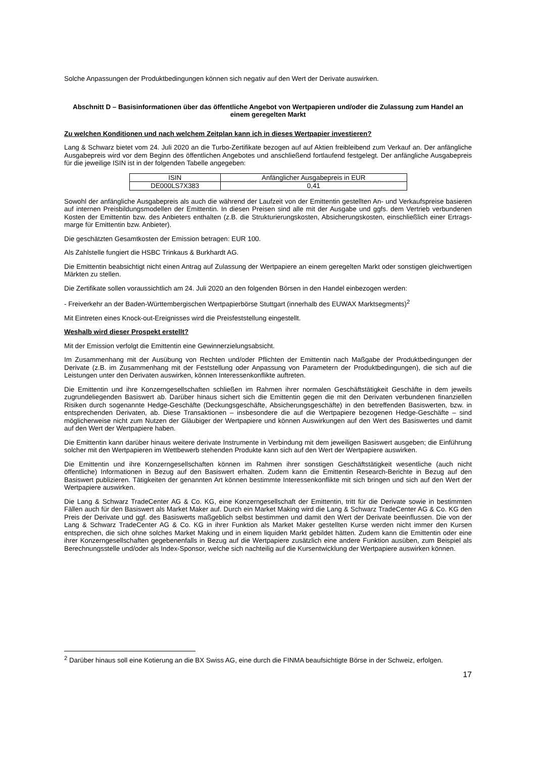Solche Anpassungen der Produktbedingungen können sich negativ auf den Wert der Derivate auswirken.
Abschnitt D – Basisinformationen über das öffentliche Angebot von Wertpapieren und/oder die Zulassung zum Handel an einem geregelten Markt
Zu welchen Konditionen und nach welchem Zeitplan kann ich in dieses Wertpapier investieren?
Lang & Schwarz bietet vom 24. Juli 2020 an die Turbo-Zertifikate bezogen auf auf Aktien freibleibend zum Verkauf an. Der anfängliche Ausgabepreis wird vor dem Beginn des öffentlichen Angebotes und anschließend fortlaufend festgelegt. Der anfängliche Ausgabepreis für die jeweilige ISIN ist in der folgenden Tabelle angegeben:
| ISIN | Anfänglicher Ausgabepreis in EUR |
| --- | --- |
| DE000LS7X383 | 0,41 |
Sowohl der anfängliche Ausgabepreis als auch die während der Laufzeit von der Emittentin gestellten An- und Verkaufspreise basieren auf internen Preisbildungsmodellen der Emittentin. In diesen Preisen sind alle mit der Ausgabe und ggfs. dem Vertrieb verbundenen Kosten der Emittentin bzw. des Anbieters enthalten (z.B. die Strukturierungskosten, Absicherungskosten, einschließlich einer Ertrags-marge für Emittentin bzw. Anbieter).
Die geschätzten Gesamtkosten der Emission betragen: EUR 100.
Als Zahlstelle fungiert die HSBC Trinkaus & Burkhardt AG.
Die Emittentin beabsichtigt nicht einen Antrag auf Zulassung der Wertpapiere an einem geregelten Markt oder sonstigen gleichwertigen Märkten zu stellen.
Die Zertifikate sollen voraussichtlich am 24. Juli 2020 an den folgenden Börsen in den Handel einbezogen werden:
- Freiverkehr an der Baden-Württembergischen Wertpapierbörse Stuttgart (innerhalb des EUWAX Marktsegments)<sup>2</sup>
Mit Eintreten eines Knock-out-Ereignisses wird die Preisfeststellung eingestellt.
Weshalb wird dieser Prospekt erstellt?
Mit der Emission verfolgt die Emittentin eine Gewinnerzielungsabsicht.
Im Zusammenhang mit der Ausübung von Rechten und/oder Pflichten der Emittentin nach Maßgabe der Produktbedingungen der Derivate (z.B. im Zusammenhang mit der Feststellung oder Anpassung von Parametern der Produktbedingungen), die sich auf die Leistungen unter den Derivaten auswirken, können Interessenkonflikte auftreten.
Die Emittentin und ihre Konzerngesellschaften schließen im Rahmen ihrer normalen Geschäftstätigkeit Geschäfte in dem jeweils zugrundeliegenden Basiswert ab. Darüber hinaus sichert sich die Emittentin gegen die mit den Derivaten verbundenen finanziellen Risiken durch sogenannte Hedge-Geschäfte (Deckungsgeschäfte, Absicherungsgeschäfte) in den betreffenden Basiswerten, bzw. in entsprechenden Derivaten, ab. Diese Transaktionen – insbesondere die auf die Wertpapiere bezogenen Hedge-Geschäfte – sind möglicherweise nicht zum Nutzen der Gläubiger der Wertpapiere und können Auswirkungen auf den Wert des Basiswertes und damit auf den Wert der Wertpapiere haben.
Die Emittentin kann darüber hinaus weitere derivate Instrumente in Verbindung mit dem jeweiligen Basiswert ausgeben; die Einführung solcher mit den Wertpapieren im Wettbewerb stehenden Produkte kann sich auf den Wert der Wertpapiere auswirken.
Die Emittentin und ihre Konzerngesellschaften können im Rahmen ihrer sonstigen Geschäftstätigkeit wesentliche (auch nicht öffentliche) Informationen in Bezug auf den Basiswert erhalten. Zudem kann die Emittentin Research-Berichte in Bezug auf den Basiswert publizieren. Tätigkeiten der genannten Art können bestimmte Interessenkonflikte mit sich bringen und sich auf den Wert der Wertpapiere auswirken.
Die Lang & Schwarz TradeCenter AG & Co. KG, eine Konzerngesellschaft der Emittentin, tritt für die Derivate sowie in bestimmten Fällen auch für den Basiswert als Market Maker auf. Durch ein Market Making wird die Lang & Schwarz TradeCenter AG & Co. KG den Preis der Derivate und ggf. des Basiswerts maßgeblich selbst bestimmen und damit den Wert der Derivate beeinflussen. Die von der Lang & Schwarz TradeCenter AG & Co. KG in ihrer Funktion als Market Maker gestellten Kurse werden nicht immer den Kursen entsprechen, die sich ohne solches Market Making und in einem liquiden Markt gebildet hätten. Zudem kann die Emittentin oder eine ihrer Konzerngesellschaften gegebenenfalls in Bezug auf die Wertpapiere zusätzlich eine andere Funktion ausüben, zum Beispiel als Berechnungsstelle und/oder als Index-Sponsor, welche sich nachteilig auf die Kursentwicklung der Wertpapiere auswirken können.
<sup>2</sup> Darüber hinaus soll eine Kotierung an die BX Swiss AG, eine durch die FINMA beaufsichtigte Börse in der Schweiz, erfolgen.
17